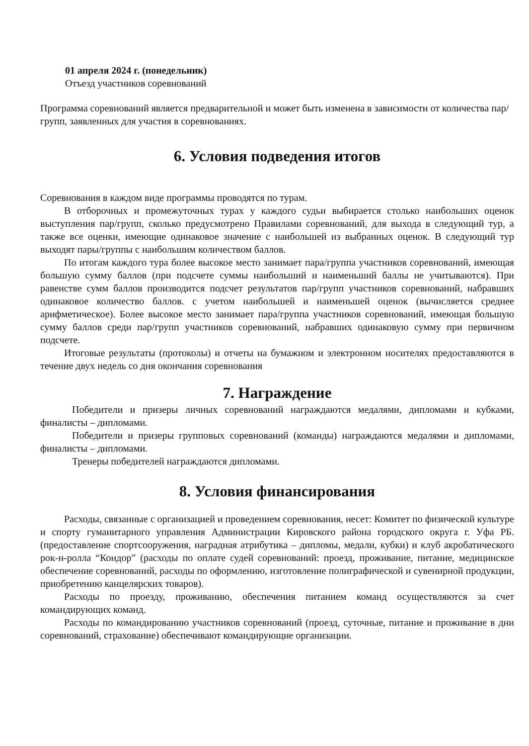01 апреля 2024 г. (понедельник)
Отъезд участников соревнований
Программа соревнований является предварительной и может быть изменена в зависимости от количества пар/групп, заявленных для участия в соревнованиях.
6. Условия подведения итогов
Соревнования в каждом виде программы проводятся по турам.
В отборочных и промежуточных турах у каждого судьи выбирается столько наибольших оценок выступления пар/групп, сколько предусмотрено Правилами соревнований, для выхода в следующий тур, а также все оценки, имеющие одинаковое значение с наибольшей из выбранных оценок. В следующий тур выходят пары/группы с наибольшим количеством баллов.
По итогам каждого тура более высокое место занимает пара/группа участников соревнований, имеющая большую сумму баллов (при подсчете суммы наибольший и наименьший баллы не учитываются). При равенстве сумм баллов производится подсчет результатов пар/групп участников соревнований, набравших одинаковое количество баллов. с учетом наибольшей и наименьшей оценок (вычисляется среднее арифметическое). Более высокое место занимает пара/группа участников соревнований, имеющая большую сумму баллов среди пар/групп участников соревнований, набравших одинаковую сумму при первичном подсчете.
Итоговые результаты (протоколы) и отчеты на бумажном и электронном носителях предоставляются в течение двух недель со дня окончания соревнования
7. Награждение
Победители и призеры личных соревнований награждаются медалями, дипломами и кубками, финалисты – дипломами.
Победители и призеры групповых соревнований (команды) награждаются медалями и дипломами, финалисты – дипломами.
Тренеры победителей награждаются дипломами.
8. Условия финансирования
Расходы, связанные с организацией и проведением соревнования, несет: Комитет по физической культуре и спорту гуманитарного управления Администрации Кировского района городского округа г. Уфа РБ. (предоставление спортсооружения, наградная атрибутика – дипломы, медали, кубки) и клуб акробатического рок-н-ролла “Кондор” (расходы по оплате судей соревнований: проезд, проживание, питание, медицинское обеспечение соревнований, расходы по оформлению, изготовление полиграфической и сувенирной продукции, приобретению канцелярских товаров).
Расходы по проезду, проживанию, обеспечения питанием команд осуществляются за счет командирующих команд.
Расходы по командированию участников соревнований (проезд, суточные, питание и проживание в дни соревнований, страхование) обеспечивают командирующие организации.